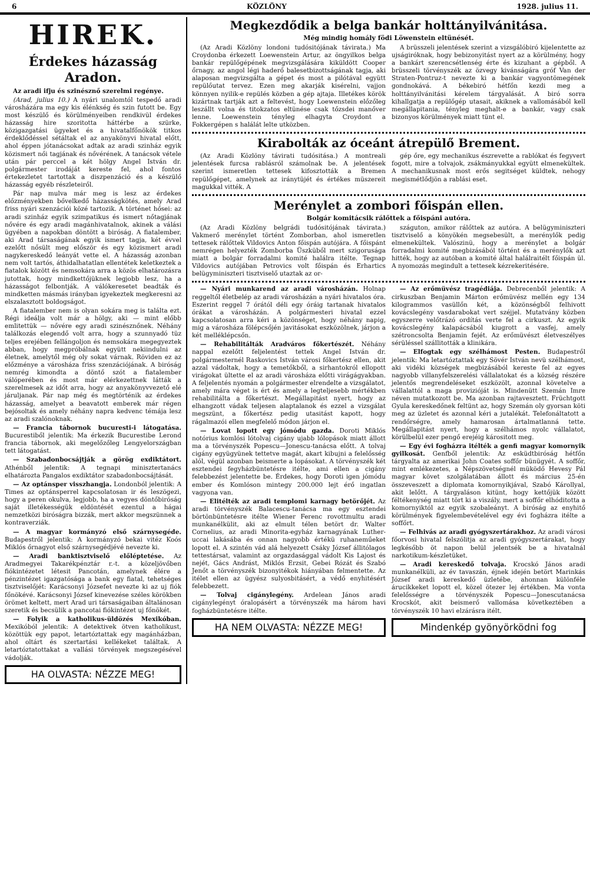6 KÖZLÖNY 1928. julius 11.
HIREK.
Érdekes házasság Aradon.
Az aradi ifju és szinésznő szerelmi regénye.
(Arad, julius 10.) A nyári unalomtól tespedő aradi városházára ma egy kis élénkség és szin futott be. Egy most készülő és körülményeiben rendkivül érdekes házasság hire szoritotta háttérbe a szürke, közigazgatási ügyeket és a hivatalfőnökök titkos érdeklődéssel sétáltak el az anyakönyvi hivatal előtt, ahol éppen jótanácsokat adtak az aradi szinház egyik közismert női tagjának és nővérének. A tanácsok vétele után pár perccel a két hölgy Angel István dr. polgármester irodáját kereste fel, ahol fontos értekezletet tartottak a diszpenzáció és a készülő házasság egyéb részleteiről.
Pár nap mulva már meg is lesz az érdekes előzményekben bővelkedő házasságkötés, amely Arad friss nyári szenzációi közé tartozik. A történet hősei: az aradi szinház egyik szimpatikus és ismert nőtagjának nővére és egy aradi magánhivatalnok, akinek a válási ügyében a napokban döntött a biróság. A fiatalember, aki Arad társaságának egyik ismert tagja, két évvel ezelőtt nősült meg először és egy közismert aradi nagykereskedő leányát vette el. A házasság azonban nem volt tartós, áthidalhatatlan ellentétek keletkeztek a fiatalok között és nemsokára arra a közös elhatározásra jutottak, hogy mindkettőjüknek legjobb lesz, ha a házasságot felbontják. A válókeresetet beadták és mindketten másmás irányban igyekeztek megkeresni az elszalasztott boldogságot.
A fiatalember nem is olyan sokára meg is találta ezt. Régi ideálja volt már a hölgy, aki — mint előbb emlitettük — nővére egy aradi szinésznőnek. Néhány találkozás elegendő volt arra, hogy a szunnyadó tüz teljes erejében fellángoljon és nemsokára megegyeztek abban, hogy megpróbálnak együtt nekiindulni az életnek, amelytől még oly sokat várnak. Röviden ez az előzménye a városháza friss szenzációjának. A biróság nemrég kimondta a döntő szót a fiatalember válóperében és most már elérkezettnek látták a szerelmesek az időt arra, hogy az anyakönyvvezető elé járuljanak. Pár nap még és megtörténik az érdekes házasság, amelyet a beavatott emberek már régen bejósoltak és amely néhány napra kedvenc témája lesz az aradi szalónoknak.
— Francia tábornok bucuresti-i látogatása. Bucurestiből jelentik: Ma érkezik Bucurestibe Lerond francia tábornok, aki megelőzőleg Lengyelországban tett látogatást.
— Szabadonbocsájtják a görög exdiktátort. Athénből jelentik: A tegnapi minisztertanács elhatározta Pangalos exdiktátor szabadonbocsájtását.
— Az optánsper visszhangja. Londonból jelentik: A Times az optánsperrel kapcsolatosan ir és leszögezi, hogy a peren okulva, legjobb, ha a vegyes döntőbiróság saját illetékességük eldöntését ezentul a hágai nemzetközi biróságra bizzák, mert akkor megszünnek a kontraverziák.
— A magyar kormányzó első szárnysegéde. Budapestről jelentik: A kormányzó bekai vitéz Koós Miklós őrnagyot első szárnysegédjévé nevezte ki.
— Aradi banktisztviselő előléptetése. Az Aradmegyei Takarékpénztár r.-t. a közeljövőben fiókintézetet létesit Pancotán, amelynek élére a pénzintézet igazgatósága a bank egy fiatal, tehetséges tisztviselőjét: Karácsonyi Józsefet nevezte ki az uj fiók főnökévé. Karácsonyi József kinevezése széles körökben örömet keltett, mert Arad uri társaságaiban általánosan szeretik és becsülik a pancotai fiókintézet uj főnökét.
— Folyik a katholikus-üldözés Mexikóban. Mexikóból jelentik: A detektivek ötven katholikust, közöttük egy papot, letartóztattak egy magánházban, ahol oltárt és szertartási kellékeket találtak. A letartóztatottakat a vallási törvények megszegésével vádolják.
HA OLVASTA: NÉZZE MEG!
Megkezdődik a belga bankár holttányilvánitása.
Még mindig homály födi Löwenstein eltünését.
(Az Aradi Közlöny londoni tudósitójának távirata.) Ma Croydonba érkezett Loewenstein Artur, az öngyilkos belga bankár repülőgépének megvizsgálására kiküldött Cooper őrnagy, az angol légi haderő balesetbizottságának tagja, aki alaposan megvizsgálta a gépet és most a pilótával együtt repülőutat tervez. Ezen meg akarják kisérelni, vajjon könnyen nyilik-e repülés közben a gép ajtaja. Illetékes körök kizártnak tartják azt a feltevést, hogy Loewenstein előzőleg leszállt volna és titokzatos eltünése csak tőzsdei manőver lenne. Loewenstein tényleg elhagyta Croydont a Fokkergépen s halálát lelte utközben.
A brüsszeli jelentések szerint a vizsgálóbiró kijelentette az ujságiróknak, hogy bebizonyitást nyert az a körülmény, hogy a bankárt szerencsétlenség érte és kizuhant a gépből. A brüsszeli törvényszék az özvegy kivánságára gróf Van der Straten-Pontruz-t nevezte ki a bankár vagyontömegének gondnokává. A békebiró hétfőn kezdi meg a holttányilvánitási kérelem tárgyalását. A biró sorra kihallgatja a repülőgép utasait, akiknek a vallomásából kell megállapitania, tényleg meghalt-e a bankár, vagy csak bizonyos körülmények miatt tünt el.
Kirabolták az óceánt átrepülő Brement.
(Az Aradi Közlöny távirati tudósitása.) A montreali jelentések furcsa rablásról számolnak be. A jelentések szerint ismeretlen tettesek kifosztották a Bremen repülőgépet, amelynek az iránytüjét és értékes müszereit magukkal vitték. A
gép őre, egy mechanikus észrevette a rablókat és fegyvert fogott, mire a tolvajok, zsákmányukkal együtt elmenekültek. A mechanikusnak most erős segitséget küldtek, nehogy megismétlődjön a rablási eset.
Merénylet a zombori főispán ellen.
Bolgár komitácsik rálőttek a főispáni autóra.
(Az Aradi Közlöny belgrádi tudósitójának távirata.) Vakmerő merénylet történt Zomborban, ahol ismeretlen tettesek rálőttek Vildovics Anton főispán autójára. A főispánt nemrégen helyezték Zomborba Üszküből mert szigorusága miatt a bolgár forradalmi komité halálra itélte. Tegnap Vildovics autójában Petrovics volt főispán és Erhartics belügyminiszteri tisztviselő utaztak az or-
száguton, amikor rálőttek az autóra. A belügyminiszteri tisztviselő a könyökén megsebesült, a merénylők pedig elmenekültek. Valószinü, hogy a merénylet a bolgár forradalmi komité megbizásából történt és a merénylők azt hitték, hogy az autóban a komité által halálraitélt főispán ül. A nyomozás megindult a tettesek kézrekeritésére.
— Nyári munkarend az aradi városházán. Holnap reggeltől életbelép az aradi városházán a nyári hivatalos óra. Eszerint reggel 7 órától déli egy óráig tartanak hivatalos órákat a városházán. A polgármesteri hivatal ezzel kapcsolatosan arra kéri a közönséget, hogy néhány napig, mig a városháza fölépcsőjén javitásokat eszközölnek, járjon a két melléklépcsőn.
— Rehabilitálták Aradváros főkertészét. Néhány nappal ezelőtt feljelentést tettek Angel István dr. polgármesternél Raskovics István városi főkertész ellen, akit azzal vádoltak, hogy a temetőkből, a sirhantokról ellopott virágokat ültette el az aradi városháza előtti virágágyakban. A feljelentés nyomán a polgármester elrendelte a vizsgálatot, amely mára véget is ért és amely a legteljesebb mértékben rehabilitálta a főkertészt. Megállapitást nyert, hogy az elhangzott vádak teljesen alaptalanok és ezzel a vizsgálat megszünt, a főkertész pedig utasitást kapott, hogy rágalmazói ellen megfelelő módon járjon el.
— Lovat lopott egy jómódu gazda. Doroti Miklós notórius komlósi lótolvaj cigány ujabb lólopások miatt állott ma a törvényszék Popescu—Jonescu-tanácsa előtt. A tolvaj cigány együgyünek tettetve magát, akart kibujni a felelősség alól, végül azonban beismerte a lopásokat. A törvényszék két esztendei fegyházbüntetésre itélte, ami ellen a cigány felebbezést jelentette be. Érdekes, hogy Doroti igen jómódu ember és Komlóson mintegy 200.000 lejt érő ingatlan vagyona van.
— Elitélték az aradi templomi karnagy betörőjét. Az aradi törvényszék Balacescu-tanácsa ma egy esztendei börtönbüntetésre itélte Wiener Ferenc rovottmultu aradi munkanélkülit, aki az elmult télen betört dr. Walter Cornelius, az aradi Minorita-egyház karnagyának Luther-uccai lakásába és onnan nagyobb értékü ruhaneműeket lopott el. A szintén vád alá helyezett Csáky József állitólagos tettestársat, valamint az orgazdasággal vádolt Kis Lajost és nejét, Gács Andrást, Miklós Erzsit, Gebei Rózát és Szabó Jenőt a törvényszék bizonyitékok hiányában felmentette. Az itélet ellen az ügyész sulyosbitásért, a védő enyhitésért felebbezett.
— Tolvaj cigánylegény. Ardelean János aradi cigánylegényt óralopásért a törvényszék ma három havi fogházbüntetésre itélte.
HA NEM OLVASTA: NÉZZE MEG!
— Az erőmüvész tragédiája. Debrecenből jelentik: A cirkuszban Benjamin Márton erőmüvész mellén egy 134 kilogrammos vasüllőn két, a közönségből felhivott kovácslegény vasdarabokat vert széjjel. Mutatvány közben egyszerre velőtrázó ordítás verte fel a cirkuszt. Az egyik kovácslegény kalapácsából kiugrott a vasfej, amely szétroncsolta Benjamin fejét. Az erőmüvészt életveszélyes sérüléssel szállitották a klinikára.
— Elfogtak egy szélhámost Pesten. Budapestről jelentik: Ma letartóztattak egy Sövér István nevü szélhámost, aki vidéki községek megbizásából kereste fel az egyes nagyobb villanyfelszerelési vállalatokat és a község részére jelentős megrendeléseket eszközölt, azonnal követelve a vállalattól a maga provizióját is. Mindenütt Szemán Imre néven mutatkozott be. Ma azonban rajtavesztett. Früchtgott Gyula kereskedőnek feltünt az, hogy Szemán oly gyorsan köti meg az üzletet és azonnal kéri a jutalékát. Telefonáltatott a rendőrségre, amely hamarosan ártalmatlanná tette. Megállapitást nyert, hogy a szélhámos nyolc vállalatot, körülbelül ezer pengő erejéig kárositott meg.
— Egy évi fogházra itélték a genfi magyar komornyik gyilkosát. Genfből jelentik: Az esküdtbiróság hétfőn tárgyalta az amerikai John Coates soffőr bünügyét. A soffőr, mint emlékezetes, a Népszövetségnél müködő Hevesy Pál magyar követ szolgálatában állott és március 25-én összeveszett a diplomata komornyikjával, Szabó Károllyal, akit lelőtt. A tárgyaláson kitünt, hogy kettőjük között féltékenység miatt tört ki a viszály, mert a soffőr elhóditotta a komornyiktól az egyik szobaleányt. A biróság az enyhitő körülmények figyelembevételével egy évi fogházra itélte a soffőrt.
— Felhivás az aradi gyógyszertárakhoz. Az aradi városi főorvosi hivatal felszólitja az aradi gyógyszertárakat, hogy legkésőbb öt napon belül jelentsék be a hivatalnál narkotikum-készletüket.
— Aradi kereskedő tolvaja. Krocskó János aradi munkanélküli, az év tavaszán, éjnek idején betört Marinkás József aradi kereskedő üzletébe, ahonnan különféle árucikkeket lopott el, közel ötezer lej értékben. Ma vonta felelősségre a törvényszék Popescu—Jonescutanácsa Krocskót, akit beismerő vallomása következtében a törvényszék 10 havi elzárásra itélt.
Mindenkép gyönyörködni fog